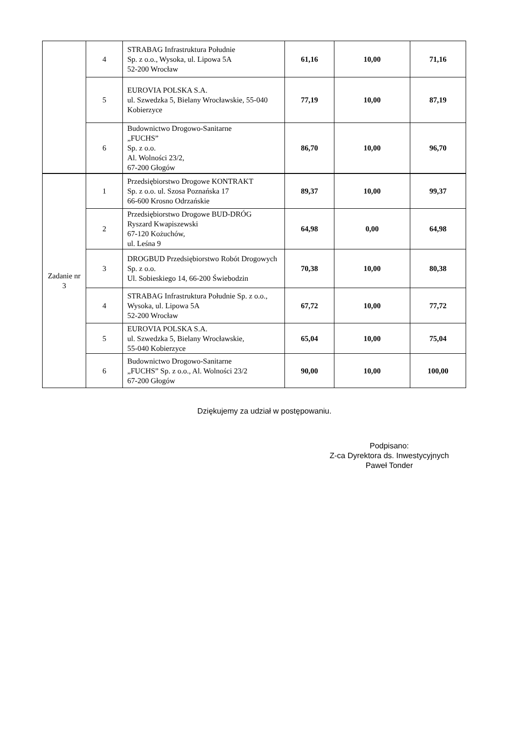| | 4 | STRABAG Infrastruktura Południe Sp. z o.o., Wysoka, ul. Lipowa 5A 52-200 Wrocław | 61,16 | 10,00 | 71,16 |
| | 5 | EUROVIA POLSKA S.A. ul. Szwedzka 5, Bielany Wrocławskie, 55-040 Kobierzyce | 77,19 | 10,00 | 87,19 |
| | 6 | Budownictwo Drogowo-Sanitarne „FUCHS” Sp. z o.o. Al. Wolności 23/2, 67-200 Głogów | 86,70 | 10,00 | 96,70 |
| Zadanie nr 3 | 1 | Przedsiębiorstwo Drogowe KONTRAKT Sp. z o.o. ul. Szosa Poznańska 17 66-600 Krosno Odrzańskie | 89,37 | 10,00 | 99,37 |
| | 2 | Przedsiębiorstwo Drogowe BUD-DRÓG Ryszard Kwapiszewski 67-120 Kożuchów, ul. Leśna 9 | 64,98 | 0,00 | 64,98 |
| | 3 | DROGBUD Przedsiębiorstwo Robót Drogowych Sp. z o.o. Ul. Sobieskiego 14, 66-200 Świebodzin | 70,38 | 10,00 | 80,38 |
| | 4 | STRABAG Infrastruktura Południe Sp. z o.o., Wysoka, ul. Lipowa 5A 52-200 Wrocław | 67,72 | 10,00 | 77,72 |
| | 5 | EUROVIA POLSKA S.A. ul. Szwedzka 5, Bielany Wrocławskie, 55-040 Kobierzyce | 65,04 | 10,00 | 75,04 |
| | 6 | Budownictwo Drogowo-Sanitarne „FUCHS” Sp. z o.o., Al. Wolności 23/2 67-200 Głogów | 90,00 | 10,00 | 100,00 |
Dziękujemy za udział w postępowaniu.
Podpisano:
Z-ca Dyrektora ds. Inwestycyjnych
Paweł Tonder